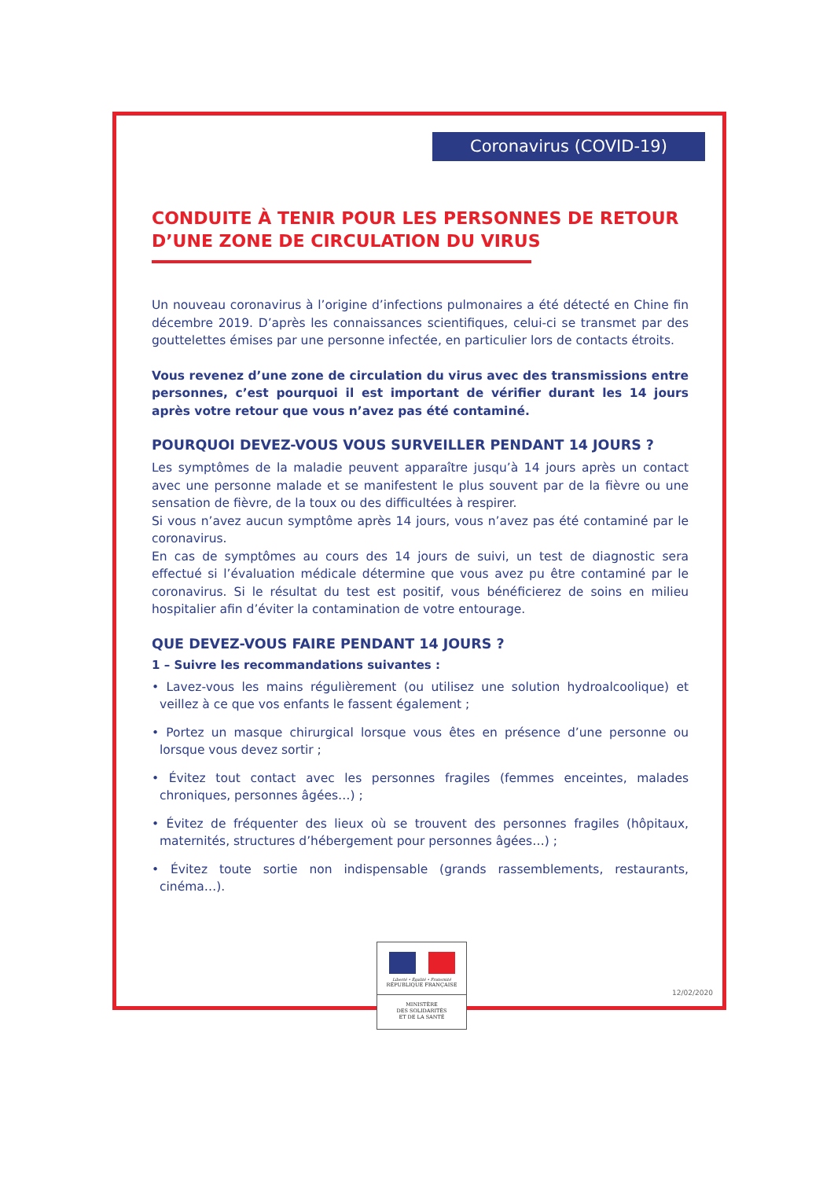Coronavirus (COVID-19)
CONDUITE À TENIR POUR LES PERSONNES DE RETOUR D’UNE ZONE DE CIRCULATION DU VIRUS
Un nouveau coronavirus à l’origine d’infections pulmonaires a été détecté en Chine fin décembre 2019. D’après les connaissances scientifiques, celui-ci se transmet par des gouttelettes émises par une personne infectée, en particulier lors de contacts étroits.
Vous revenez d’une zone de circulation du virus avec des transmissions entre personnes, c’est pourquoi il est important de vérifier durant les 14 jours après votre retour que vous n’avez pas été contaminé.
POURQUOI DEVEZ-VOUS VOUS SURVEILLER PENDANT 14 JOURS ?
Les symptômes de la maladie peuvent apparaître jusqu’à 14 jours après un contact avec une personne malade et se manifestent le plus souvent par de la fièvre ou une sensation de fièvre, de la toux ou des difficultées à respirer.
Si vous n’avez aucun symptôme après 14 jours, vous n’avez pas été contaminé par le coronavirus.
En cas de symptômes au cours des 14 jours de suivi, un test de diagnostic sera effectué si l’évaluation médicale détermine que vous avez pu être contaminé par le coronavirus. Si le résultat du test est positif, vous bénéficierez de soins en milieu hospitalier afin d’éviter la contamination de votre entourage.
QUE DEVEZ-VOUS FAIRE PENDANT 14 JOURS ?
1 – Suivre les recommandations suivantes :
• Lavez-vous les mains régulièrement (ou utilisez une solution hydroalcoolique) et veillez à ce que vos enfants le fassent également ;
• Portez un masque chirurgical lorsque vous êtes en présence d’une personne ou lorsque vous devez sortir ;
• Évitez tout contact avec les personnes fragiles (femmes enceintes, malades chroniques, personnes âgées…) ;
• Évitez de fréquenter des lieux où se trouvent des personnes fragiles (hôpitaux, maternités, structures d’hébergement pour personnes âgées…) ;
• Évitez toute sortie non indispensable (grands rassemblements, restaurants, cinéma…).
Liberté • Égalité • Fraternité
RÉPUBLIQUE FRANÇAISE
MINISTÈRE
DES SOLIDARITÉS
ET DE LA SANTÉ
12/02/2020